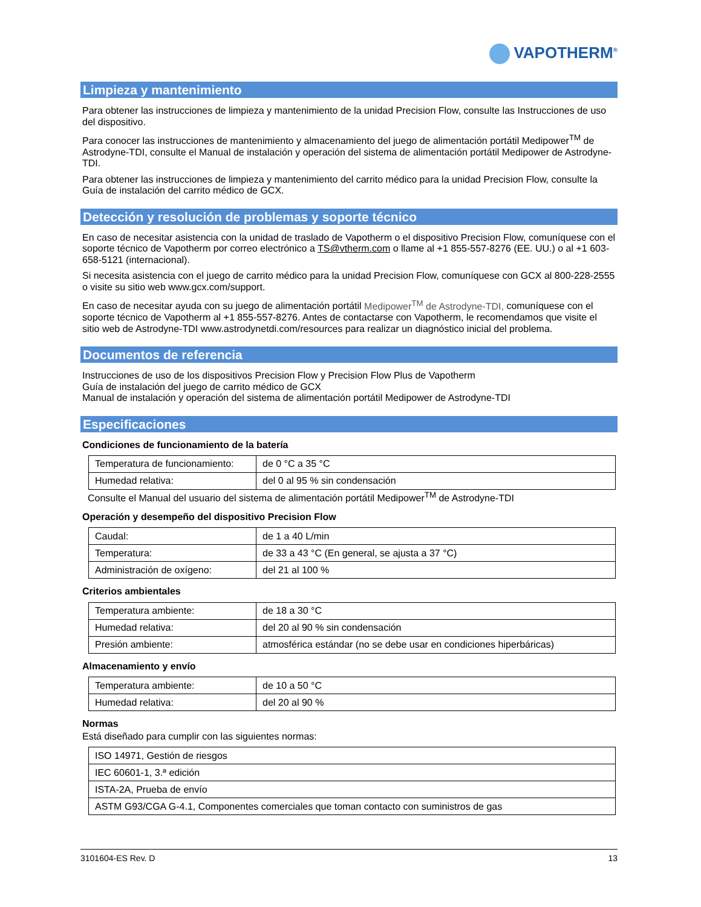VAPOTHERM<sup>®</sup>
Limpieza y mantenimiento
Para obtener las instrucciones de limpieza y mantenimiento de la unidad Precision Flow, consulte las Instrucciones de uso del dispositivo.
Para conocer las instrucciones de mantenimiento y almacenamiento del juego de alimentación portátil Medipower<sup>TM</sup> de Astrodyne-TDI, consulte el Manual de instalación y operación del sistema de alimentación portátil Medipower de Astrodyne-TDI.
Para obtener las instrucciones de limpieza y mantenimiento del carrito médico para la unidad Precision Flow, consulte la Guía de instalación del carrito médico de GCX.
Detección y resolución de problemas y soporte técnico
En caso de necesitar asistencia con la unidad de traslado de Vapotherm o el dispositivo Precision Flow, comuníquese con el soporte técnico de Vapotherm por correo electrónico a TS@vtherm.com o llame al +1 855-557-8276 (EE. UU.) o al +1 603-658-5121 (internacional).
Si necesita asistencia con el juego de carrito médico para la unidad Precision Flow, comuníquese con GCX al 800-228-2555 o visite su sitio web www.gcx.com/support.
En caso de necesitar ayuda con su juego de alimentación portátil Medipower<sup>TM</sup> de Astrodyne-TDI, comuníquese con el soporte técnico de Vapotherm al +1 855-557-8276. Antes de contactarse con Vapotherm, le recomendamos que visite el sitio web de Astrodyne-TDI www.astrodynetdi.com/resources para realizar un diagnóstico inicial del problema.
Documentos de referencia
Instrucciones de uso de los dispositivos Precision Flow y Precision Flow Plus de Vapotherm
Guía de instalación del juego de carrito médico de GCX
Manual de instalación y operación del sistema de alimentación portátil Medipower de Astrodyne-TDI
Especificaciones
Condiciones de funcionamiento de la batería
| Temperatura de funcionamiento: | de 0 °C a 35 °C |
| Humedad relativa: | del 0 al 95 % sin condensación |
Consulte el Manual del usuario del sistema de alimentación portátil Medipower<sup>TM</sup> de Astrodyne-TDI
Operación y desempeño del dispositivo Precision Flow
| Caudal: | de 1 a 40 L/min |
| Temperatura: | de 33 a 43 °C (En general, se ajusta a 37 °C) |
| Administración de oxígeno: | del 21 al 100 % |
Criterios ambientales
| Temperatura ambiente: | de 18 a 30 °C |
| Humedad relativa: | del 20 al 90 % sin condensación |
| Presión ambiente: | atmosférica estándar (no se debe usar en condiciones hiperbáricas) |
Almacenamiento y envío
| Temperatura ambiente: | de 10 a 50 °C |
| Humedad relativa: | del 20 al 90 % |
Normas
Está diseñado para cumplir con las siguientes normas:
| ISO 14971, Gestión de riesgos |
| IEC 60601-1, 3.ª edición |
| ISTA-2A, Prueba de envío |
| ASTM G93/CGA G-4.1, Componentes comerciales que toman contacto con suministros de gas |
3101604-ES Rev. D 13